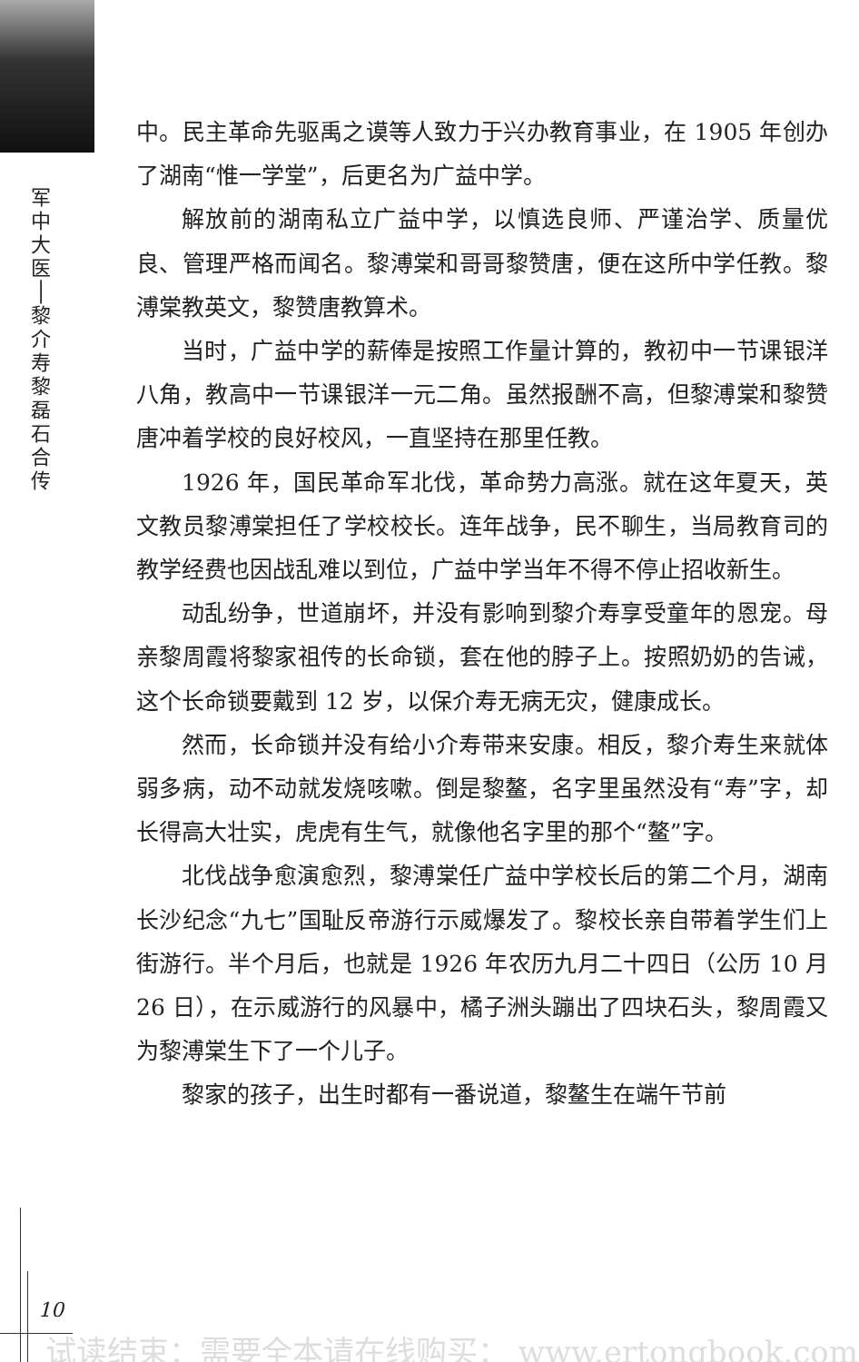军
中
大
医
│
黎
介
寿
黎
磊
石
合
传
中。民主革命先驱禹之谟等人致力于兴办教育事业，在 1905 年创办了湖南“惟一学堂”，后更名为广益中学。
解放前的湖南私立广益中学，以慎选良师、严谨治学、质量优良、管理严格而闻名。黎溥棠和哥哥黎赞唐，便在这所中学任教。黎溥棠教英文，黎赞唐教算术。
当时，广益中学的薪俸是按照工作量计算的，教初中一节课银洋八角，教高中一节课银洋一元二角。虽然报酬不高，但黎溥棠和黎赞唐冲着学校的良好校风，一直坚持在那里任教。
1926 年，国民革命军北伐，革命势力高涨。就在这年夏天，英文教员黎溥棠担任了学校校长。连年战争，民不聊生，当局教育司的教学经费也因战乱难以到位，广益中学当年不得不停止招收新生。
动乱纷争，世道崩坏，并没有影响到黎介寿享受童年的恩宠。母亲黎周霞将黎家祖传的长命锁，套在他的脖子上。按照奶奶的告诫，这个长命锁要戴到 12 岁，以保介寿无病无灾，健康成长。
然而，长命锁并没有给小介寿带来安康。相反，黎介寿生来就体弱多病，动不动就发烧咳嗽。倒是黎鳌，名字里虽然没有“寿”字，却长得高大壮实，虎虎有生气，就像他名字里的那个“鳌”字。
北伐战争愈演愈烈，黎溥棠任广益中学校长后的第二个月，湖南长沙纪念“九七”国耻反帝游行示威爆发了。黎校长亲自带着学生们上街游行。半个月后，也就是 1926 年农历九月二十四日（公历 10 月 26 日），在示威游行的风暴中，橘子洲头蹦出了四块石头，黎周霞又为黎溥棠生下了一个儿子。
黎家的孩子，出生时都有一番说道，黎鳌生在端午节前
10
试读结束：需要全本请在线购买： www.ertongbook.com